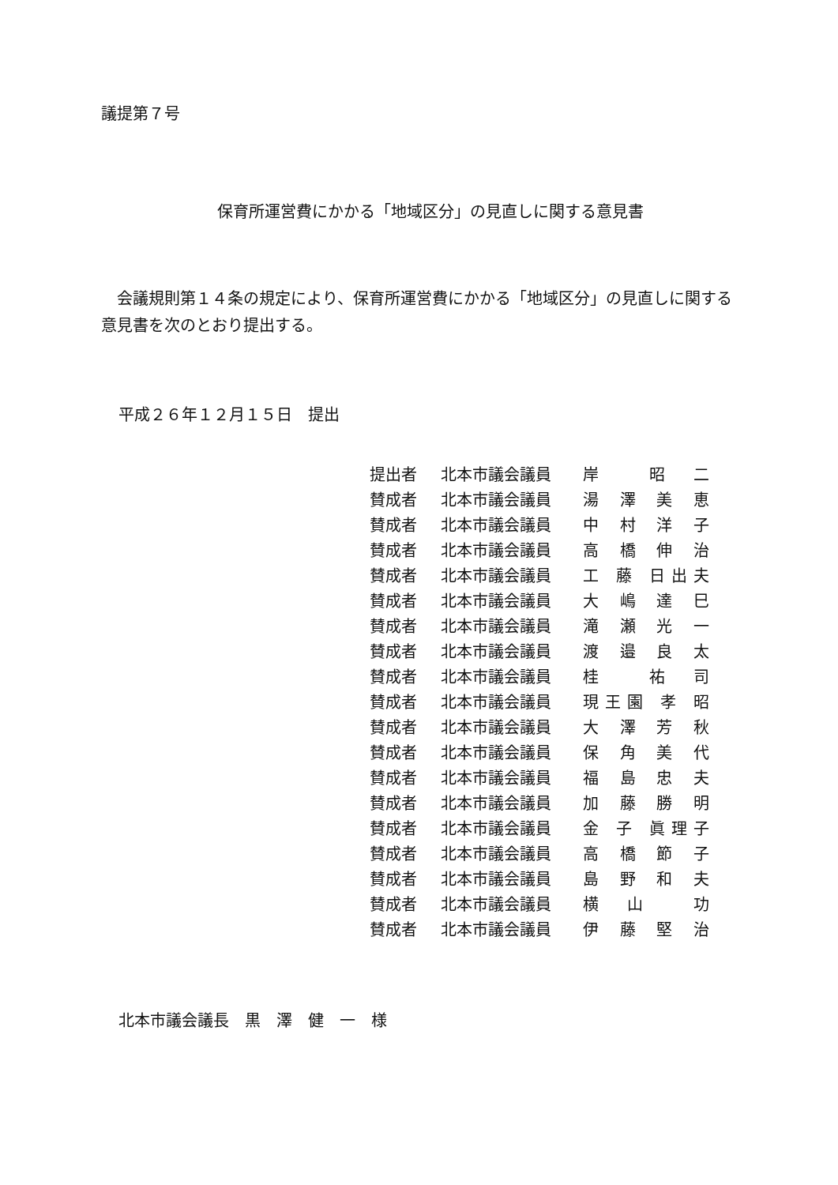議提第７号
保育所運営費にかかる「地域区分」の見直しに関する意見書
会議規則第１４条の規定により、保育所運営費にかかる「地域区分」の見直しに関する意見書を次のとおり提出する。
平成２６年１２月１５日　提出
| 提出者 | 北本市議会議員 | 岸 昭 二 |
| 賛成者 | 北本市議会議員 | 湯 澤 美 恵 |
| 賛成者 | 北本市議会議員 | 中 村 洋 子 |
| 賛成者 | 北本市議会議員 | 高 橋 伸 治 |
| 賛成者 | 北本市議会議員 | 工 藤 日出夫 |
| 賛成者 | 北本市議会議員 | 大 嶋 達 巳 |
| 賛成者 | 北本市議会議員 | 滝 瀬 光 一 |
| 賛成者 | 北本市議会議員 | 渡 邉 良 太 |
| 賛成者 | 北本市議会議員 | 桂 祐 司 |
| 賛成者 | 北本市議会議員 | 現王園 孝 昭 |
| 賛成者 | 北本市議会議員 | 大 澤 芳 秋 |
| 賛成者 | 北本市議会議員 | 保 角 美 代 |
| 賛成者 | 北本市議会議員 | 福 島 忠 夫 |
| 賛成者 | 北本市議会議員 | 加 藤 勝 明 |
| 賛成者 | 北本市議会議員 | 金 子 眞理子 |
| 賛成者 | 北本市議会議員 | 高 橋 節 子 |
| 賛成者 | 北本市議会議員 | 島 野 和 夫 |
| 賛成者 | 北本市議会議員 | 横 山 功 |
| 賛成者 | 北本市議会議員 | 伊 藤 堅 治 |
北本市議会議長　黒　澤　健　一　様